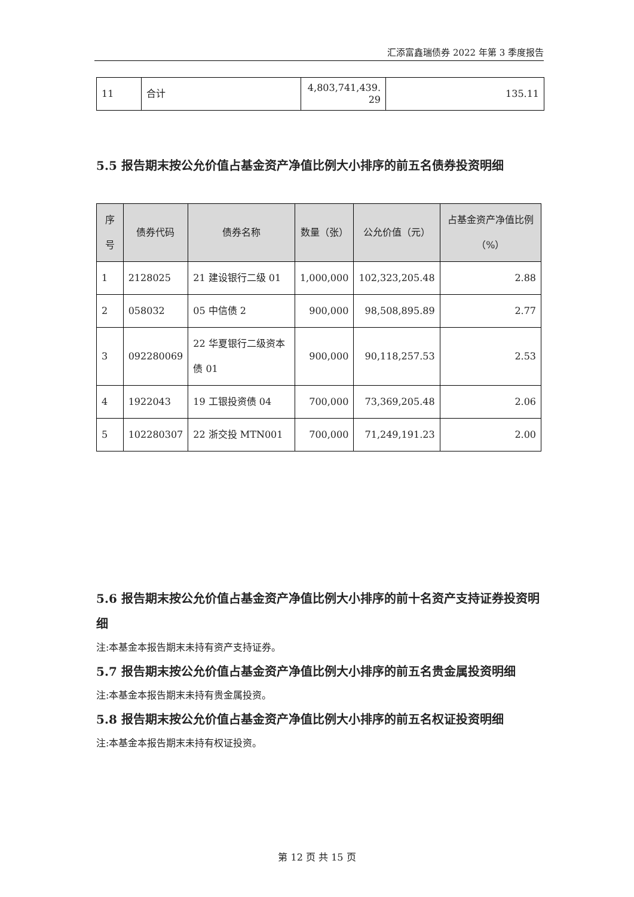汇添富鑫瑞债券 2022 年第 3 季度报告
| 11 | 合计 | 4,803,741,439. 29 | 135.11 |
5.5 报告期末按公允价值占基金资产净值比例大小排序的前五名债券投资明细
| 序号 | 债券代码 | 债券名称 | 数量（张） | 公允价值（元） | 占基金资产净值比例（%） |
| --- | --- | --- | --- | --- | --- |
| 1 | 2128025 | 21 建设银行二级 01 | 1,000,000 | 102,323,205.48 | 2.88 |
| 2 | 058032 | 05 中信债 2 | 900,000 | 98,508,895.89 | 2.77 |
| 3 | 092280069 | 22 华夏银行二级资本债 01 | 900,000 | 90,118,257.53 | 2.53 |
| 4 | 1922043 | 19 工银投资债 04 | 700,000 | 73,369,205.48 | 2.06 |
| 5 | 102280307 | 22 浙交投 MTN001 | 700,000 | 71,249,191.23 | 2.00 |
5.6 报告期末按公允价值占基金资产净值比例大小排序的前十名资产支持证券投资明细
注:本基金本报告期末未持有资产支持证券。
5.7 报告期末按公允价值占基金资产净值比例大小排序的前五名贵金属投资明细
注:本基金本报告期末未持有贵金属投资。
5.8 报告期末按公允价值占基金资产净值比例大小排序的前五名权证投资明细
注:本基金本报告期末未持有权证投资。
第 12 页 共 15 页